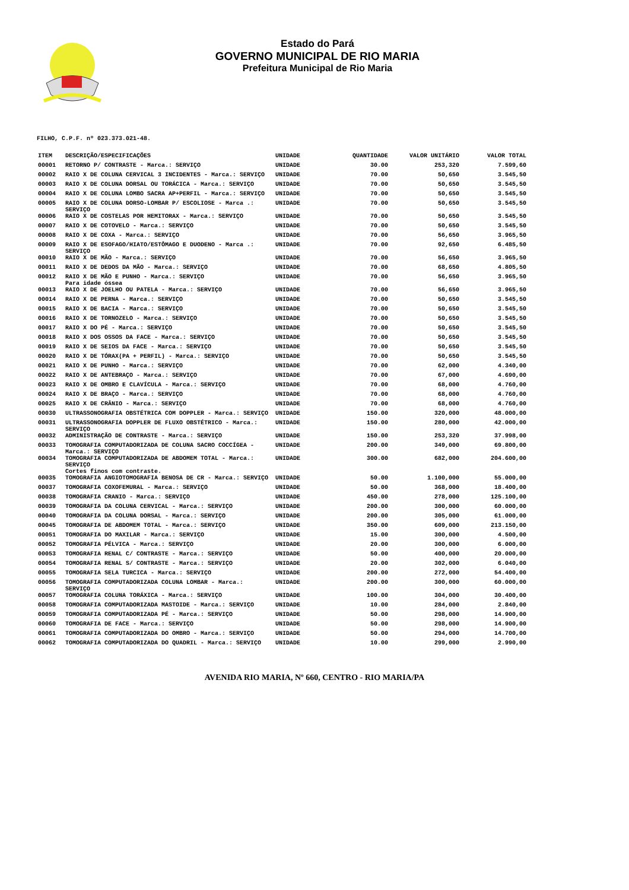Estado do Pará
GOVERNO MUNICIPAL DE RIO MARIA
Prefeitura Municipal de Rio Maria
FILHO, C.P.F. nº 023.373.021-48.
| ITEM | DESCRIÇÃO/ESPECIFICAÇÕES | UNIDADE | QUANTIDADE | VALOR UNITÁRIO | VALOR TOTAL |
| --- | --- | --- | --- | --- | --- |
| 00001 | RETORNO P/ CONTRASTE - Marca.: SERVIÇO | UNIDADE | 30.00 | 253,320 | 7.599,60 |
| 00002 | RAIO X DE COLUNA CERVICAL 3 INCIDENTES - Marca.: SERVIÇO | UNIDADE | 70.00 | 50,650 | 3.545,50 |
| 00003 | RAIO X DE COLUNA DORSAL OU TORÁCICA - Marca.: SERVIÇO | UNIDADE | 70.00 | 50,650 | 3.545,50 |
| 00004 | RAIO X DE COLUNA LOMBO SACRA AP+PERFIL - Marca.: SERVIÇO | UNIDADE | 70.00 | 50,650 | 3.545,50 |
| 00005 | RAIO X DE COLUNA DORSO-LOMBAR P/ ESCOLIOSE - Marca .: SERVIÇO | UNIDADE | 70.00 | 50,650 | 3.545,50 |
| 00006 | RAIO X DE COSTELAS POR HEMITORAX - Marca.: SERVIÇO | UNIDADE | 70.00 | 50,650 | 3.545,50 |
| 00007 | RAIO X DE COTOVELO - Marca.: SERVIÇO | UNIDADE | 70.00 | 50,650 | 3.545,50 |
| 00008 | RAIO X DE COXA - Marca.: SERVIÇO | UNIDADE | 70.00 | 56,650 | 3.965,50 |
| 00009 | RAIO X DE ESOFAGO/HIATO/ESTÔMAGO E DUODENO - Marca .: SERVIÇO | UNIDADE | 70.00 | 92,650 | 6.485,50 |
| 00010 | RAIO X DE MÃO - Marca.: SERVIÇO | UNIDADE | 70.00 | 56,650 | 3.965,50 |
| 00011 | RAIO X DE DEDOS DA MÃO - Marca.: SERVIÇO | UNIDADE | 70.00 | 68,650 | 4.805,50 |
| 00012 | RAIO X DE MÃO E PUNHO - Marca.: SERVIÇO Para idade óssea | UNIDADE | 70.00 | 56,650 | 3.965,50 |
| 00013 | RAIO X DE JOELHO OU PATELA - Marca.: SERVIÇO | UNIDADE | 70.00 | 56,650 | 3.965,50 |
| 00014 | RAIO X DE PERNA - Marca.: SERVIÇO | UNIDADE | 70.00 | 50,650 | 3.545,50 |
| 00015 | RAIO X DE BACIA - Marca.: SERVIÇO | UNIDADE | 70.00 | 50,650 | 3.545,50 |
| 00016 | RAIO X DE TORNOZELO - Marca.: SERVIÇO | UNIDADE | 70.00 | 50,650 | 3.545,50 |
| 00017 | RAIO X DO PÉ - Marca.: SERVIÇO | UNIDADE | 70.00 | 50,650 | 3.545,50 |
| 00018 | RAIO X DOS OSSOS DA FACE - Marca.: SERVIÇO | UNIDADE | 70.00 | 50,650 | 3.545,50 |
| 00019 | RAIO X DE SEIOS DA FACE - Marca.: SERVIÇO | UNIDADE | 70.00 | 50,650 | 3.545,50 |
| 00020 | RAIO X DE TÓRAX(PA + PERFIL) - Marca.: SERVIÇO | UNIDADE | 70.00 | 50,650 | 3.545,50 |
| 00021 | RAIO X DE PUNHO - Marca.: SERVIÇO | UNIDADE | 70.00 | 62,000 | 4.340,00 |
| 00022 | RAIO X DE ANTEBRAÇO - Marca.: SERVIÇO | UNIDADE | 70.00 | 67,000 | 4.690,00 |
| 00023 | RAIO X DE OMBRO E CLAVÍCULA - Marca.: SERVIÇO | UNIDADE | 70.00 | 68,000 | 4.760,00 |
| 00024 | RAIO X DE BRAÇO - Marca.: SERVIÇO | UNIDADE | 70.00 | 68,000 | 4.760,00 |
| 00025 | RAIO X DE CRÂNIO - Marca.: SERVIÇO | UNIDADE | 70.00 | 68,000 | 4.760,00 |
| 00030 | ULTRASSONOGRAFIA OBSTÉTRICA COM DOPPLER - Marca.: SERVIÇO | UNIDADE | 150.00 | 320,000 | 48.000,00 |
| 00031 | ULTRASSONOGRAFIA DOPPLER DE FLUXO OBSTÉTRICO - Marca.: SERVIÇO | UNIDADE | 150.00 | 280,000 | 42.000,00 |
| 00032 | ADMINISTRAÇÃO DE CONTRASTE - Marca.: SERVIÇO | UNIDADE | 150.00 | 253,320 | 37.998,00 |
| 00033 | TOMOGRAFIA COMPUTADORIZADA DE COLUNA SACRO COCCÍGEA - Marca.: SERVIÇO | UNIDADE | 200.00 | 349,000 | 69.800,00 |
| 00034 | TOMOGRAFIA COMPUTADORIZADA DE ABDOMEM TOTAL - Marca.: SERVIÇO Cortes finos com contraste. | UNIDADE | 300.00 | 682,000 | 204.600,00 |
| 00035 | TOMOGRAFIA ANGIOTOMOGRAFIA BENOSA DE CR - Marca.: SERVIÇO | UNIDADE | 50.00 | 1.100,000 | 55.000,00 |
| 00037 | TOMOGRAFIA COXOFEMURAL - Marca.: SERVIÇO | UNIDADE | 50.00 | 368,000 | 18.400,00 |
| 00038 | TOMOGRAFIA CRANIO - Marca.: SERVIÇO | UNIDADE | 450.00 | 278,000 | 125.100,00 |
| 00039 | TOMOGRAFIA DA COLUNA CERVICAL - Marca.: SERVIÇO | UNIDADE | 200.00 | 300,000 | 60.000,00 |
| 00040 | TOMOGRAFIA DA COLUNA DORSAL - Marca.: SERVIÇO | UNIDADE | 200.00 | 305,000 | 61.000,00 |
| 00045 | TOMOGRAFIA DE ABDOMEM TOTAL - Marca.: SERVIÇO | UNIDADE | 350.00 | 609,000 | 213.150,00 |
| 00051 | TOMOGRAFIA DO MAXILAR - Marca.: SERVIÇO | UNIDADE | 15.00 | 300,000 | 4.500,00 |
| 00052 | TOMOGRAFIA PÉLVICA - Marca.: SERVIÇO | UNIDADE | 20.00 | 300,000 | 6.000,00 |
| 00053 | TOMOGRAFIA RENAL C/ CONTRASTE - Marca.: SERVIÇO | UNIDADE | 50.00 | 400,000 | 20.000,00 |
| 00054 | TOMOGRAFIA RENAL S/ CONTRASTE - Marca.: SERVIÇO | UNIDADE | 20.00 | 302,000 | 6.040,00 |
| 00055 | TOMOGRAFIA SELA TURCICA - Marca.: SERVIÇO | UNIDADE | 200.00 | 272,000 | 54.400,00 |
| 00056 | TOMOGRAFIA COMPUTADORIZADA COLUNA LOMBAR - Marca.: SERVIÇO | UNIDADE | 200.00 | 300,000 | 60.000,00 |
| 00057 | TOMOGRAFIA COLUNA TORÁXICA - Marca.: SERVIÇO | UNIDADE | 100.00 | 304,000 | 30.400,00 |
| 00058 | TOMOGRAFIA COMPUTADORIZADA MASTOIDE - Marca.: SERVIÇO | UNIDADE | 10.00 | 284,000 | 2.840,00 |
| 00059 | TOMOGRAFIA COMPUTADORIZADA PÉ - Marca.: SERVIÇO | UNIDADE | 50.00 | 298,000 | 14.900,00 |
| 00060 | TOMOGRAFIA DE FACE - Marca.: SERVIÇO | UNIDADE | 50.00 | 298,000 | 14.900,00 |
| 00061 | TOMOGRAFIA COMPUTADORIZADA DO OMBRO - Marca.: SERVIÇO | UNIDADE | 50.00 | 294,000 | 14.700,00 |
| 00062 | TOMOGRAFIA COMPUTADORIZADA DO QUADRIL - Marca.: SERVIÇO | UNIDADE | 10.00 | 299,000 | 2.990,00 |
AVENIDA RIO MARIA, Nº 660, CENTRO - RIO MARIA/PA